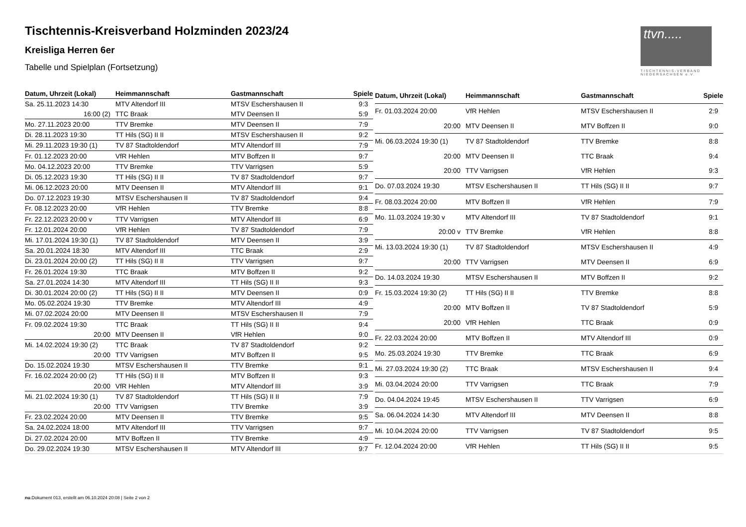Tischtennis-Kreisverband Holzminden 2023/24
Kreisliga Herren 6er
Tabelle und Spielplan (Fortsetzung)
ttvn.....
TISCHTENNIS-VERBAND
NIEDERSACHSEN e.V.
| Datum, Uhrzeit (Lokal) | Heimmannschaft | Gastmannschaft | Spiele |
| --- | --- | --- | --- |
| Sa. 25.11.2023 14:30 | MTV Altendorf III | MTSV Eschershausen II | 9:3 |
| 16:00 (2) | TTC Braak | MTV Deensen II | 5:9 |
| Mo. 27.11.2023 20:00 | TTV Bremke | MTV Deensen II | 7:9 |
| Di. 28.11.2023 19:30 | TT Hils (SG) II II | MTSV Eschershausen II | 9:2 |
| Mi. 29.11.2023 19:30 (1) | TV 87 Stadtoldendorf | MTV Altendorf III | 7:9 |
| Fr. 01.12.2023 20:00 | VfR Hehlen | MTV Boffzen II | 9:7 |
| Mo. 04.12.2023 20:00 | TTV Bremke | TTV Varrigsen | 5:9 |
| Di. 05.12.2023 19:30 | TT Hils (SG) II II | TV 87 Stadtoldendorf | 9:7 |
| Mi. 06.12.2023 20:00 | MTV Deensen II | MTV Altendorf III | 9:1 |
| Do. 07.12.2023 19:30 | MTSV Eschershausen II | TV 87 Stadtoldendorf | 9:4 |
| Fr. 08.12.2023 20:00 | VfR Hehlen | TTV Bremke | 8:8 |
| Fr. 22.12.2023 20:00 v | TTV Varrigsen | MTV Altendorf III | 6:9 |
| Fr. 12.01.2024 20:00 | VfR Hehlen | TV 87 Stadtoldendorf | 7:9 |
| Mi. 17.01.2024 19:30 (1) | TV 87 Stadtoldendorf | MTV Deensen II | 3:9 |
| Sa. 20.01.2024 18:30 | MTV Altendorf III | TTC Braak | 2:9 |
| Di. 23.01.2024 20:00 (2) | TT Hils (SG) II II | TTV Varrigsen | 9:7 |
| Fr. 26.01.2024 19:30 | TTC Braak | MTV Boffzen II | 9:2 |
| Sa. 27.01.2024 14:30 | MTV Altendorf III | TT Hils (SG) II II | 9:3 |
| Di. 30.01.2024 20:00 (2) | TT Hils (SG) II II | MTV Deensen II | 0:9 |
| Mo. 05.02.2024 19:30 | TTV Bremke | MTV Altendorf III | 4:9 |
| Mi. 07.02.2024 20:00 | MTV Deensen II | MTSV Eschershausen II | 7:9 |
| Fr. 09.02.2024 19:30 | TTC Braak | TT Hils (SG) II II | 9:4 |
| 20:00 | MTV Deensen II | VfR Hehlen | 9:0 |
| Mi. 14.02.2024 19:30 (2) | TTC Braak | TV 87 Stadtoldendorf | 9:2 |
| 20:00 | TTV Varrigsen | MTV Boffzen II | 9:5 |
| Do. 15.02.2024 19:30 | MTSV Eschershausen II | TTV Bremke | 9:1 |
| Fr. 16.02.2024 20:00 (2) | TT Hils (SG) II II | MTV Boffzen II | 9:3 |
| 20:00 | VfR Hehlen | MTV Altendorf III | 3:9 |
| Mi. 21.02.2024 19:30 (1) | TV 87 Stadtoldendorf | TT Hils (SG) II II | 7:9 |
| 20:00 | TTV Varrigsen | TTV Bremke | 3:9 |
| Fr. 23.02.2024 20:00 | MTV Deensen II | TTV Bremke | 9:5 |
| Sa. 24.02.2024 18:00 | MTV Altendorf III | TTV Varrigsen | 9:7 |
| Di. 27.02.2024 20:00 | MTV Boffzen II | TTV Bremke | 4:9 |
| Do. 29.02.2024 19:30 | MTSV Eschershausen II | MTV Altendorf III | 9:7 |
| Datum, Uhrzeit (Lokal) | Heimmannschaft | Gastmannschaft | Spiele |
| --- | --- | --- | --- |
| Fr. 01.03.2024 20:00 | VfR Hehlen | MTSV Eschershausen II | 2:9 |
| 20:00 | MTV Deensen II | MTV Boffzen II | 9:0 |
| Mi. 06.03.2024 19:30 (1) | TV 87 Stadtoldendorf | TTV Bremke | 8:8 |
| 20:00 | MTV Deensen II | TTC Braak | 9:4 |
| 20:00 | TTV Varrigsen | VfR Hehlen | 9:3 |
| Do. 07.03.2024 19:30 | MTSV Eschershausen II | TT Hils (SG) II II | 9:7 |
| Fr. 08.03.2024 20:00 | MTV Boffzen II | VfR Hehlen | 7:9 |
| Mo. 11.03.2024 19:30 v | MTV Altendorf III | TV 87 Stadtoldendorf | 9:1 |
| 20:00 v | TTV Bremke | VfR Hehlen | 8:8 |
| Mi. 13.03.2024 19:30 (1) | TV 87 Stadtoldendorf | MTSV Eschershausen II | 4:9 |
| 20:00 | TTV Varrigsen | MTV Deensen II | 6:9 |
| Do. 14.03.2024 19:30 | MTSV Eschershausen II | MTV Boffzen II | 9:2 |
| Fr. 15.03.2024 19:30 (2) | TT Hils (SG) II II | TTV Bremke | 8:8 |
| 20:00 | MTV Boffzen II | TV 87 Stadtoldendorf | 5:9 |
| 20:00 | VfR Hehlen | TTC Braak | 0:9 |
| Fr. 22.03.2024 20:00 | MTV Boffzen II | MTV Altendorf III | 0:9 |
| Mo. 25.03.2024 19:30 | TTV Bremke | TTC Braak | 6:9 |
| Mi. 27.03.2024 19:30 (2) | TTC Braak | MTSV Eschershausen II | 9:4 |
| Mi. 03.04.2024 20:00 | TTV Varrigsen | TTC Braak | 7:9 |
| Do. 04.04.2024 19:45 | MTSV Eschershausen II | TTV Varrigsen | 6:9 |
| Sa. 06.04.2024 14:30 | MTV Altendorf III | MTV Deensen II | 8:8 |
| Mi. 10.04.2024 20:00 | TTV Varrigsen | TV 87 Stadtoldendorf | 9:5 |
| Fr. 12.04.2024 20:00 | VfR Hehlen | TT Hils (SG) II II | 9:5 |
nu.Dokument 013, erstellt am 06.10.2024 20:08 | Seite 2 von 2